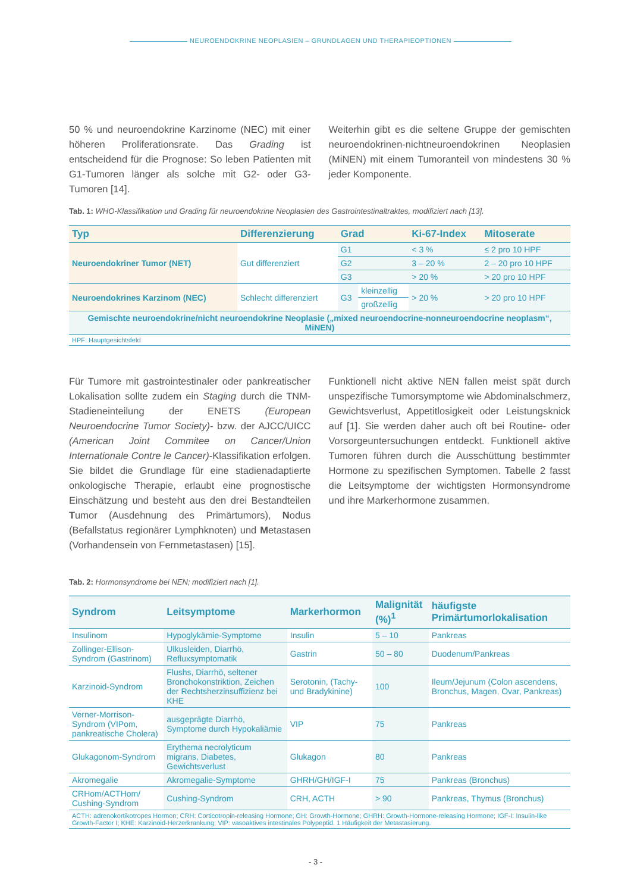NEUROENDOKRINE NEOPLASIEN – GRUNDLAGEN UND THERAPIEOPTIONEN
50 % und neuroendokrine Karzinome (NEC) mit einer höheren Proliferationsrate. Das Grading ist entscheidend für die Prognose: So leben Patienten mit G1-Tumoren länger als solche mit G2- oder G3-Tumoren [14].
Weiterhin gibt es die seltene Gruppe der gemischten neuroendokrinen-nichtneuroendokrinen Neoplasien (MiNEN) mit einem Tumoranteil von mindestens 30 % jeder Komponente.
Tab. 1: WHO-Klassifikation und Grading für neuroendokrine Neoplasien des Gastrointestinaltraktes, modifiziert nach [13].
| Typ | Differenzierung | Grad | | Ki-67-Index | Mitoserate |
| --- | --- | --- | --- | --- | --- |
| Neuroendokriner Tumor (NET) | Gut differenziert | G1 | | < 3 % | ≤ 2 pro 10 HPF |
| | | G2 | | 3 – 20 % | 2 – 20 pro 10 HPF |
| | | G3 | | > 20 % | > 20 pro 10 HPF |
| Neuroendokrines Karzinom (NEC) | Schlecht differenziert | G3 | kleinzellig | > 20 % | > 20 pro 10 HPF |
| | | | großzellig | | |
| Gemischte neuroendokrine/nicht neuroendokrine Neoplasie („mixed neuroendocrine-nonneuroendocrine neoplasm“, MiNEN) | | | | | |
| HPF: Hauptgesichtsfeld | | | | | |
Für Tumore mit gastrointestinaler oder pankreatischer Lokalisation sollte zudem ein Staging durch die TNM-Stadieneinteilung der ENETS (European Neuroendocrine Tumor Society)- bzw. der AJCC/UICC (American Joint Commitee on Cancer/Union Internationale Contre le Cancer)-Klassifikation erfolgen. Sie bildet die Grundlage für eine stadienadaptierte onkologische Therapie, erlaubt eine prognostische Einschätzung und besteht aus den drei Bestandteilen Tumor (Ausdehnung des Primärtumors), Nodus (Befallstatus regionärer Lymphknoten) und Metastasen (Vorhandensein von Fernmetastasen) [15].
Funktionell nicht aktive NEN fallen meist spät durch unspezifische Tumorsymptome wie Abdominalschmerz, Gewichtsverlust, Appetitlosigkeit oder Leistungsknick auf [1]. Sie werden daher auch oft bei Routine- oder Vorsorgeuntersuchungen entdeckt. Funktionell aktive Tumoren führen durch die Ausschüttung bestimmter Hormone zu spezifischen Symptomen. Tabelle 2 fasst die Leitsymptome der wichtigsten Hormonsyndrome und ihre Markerhormone zusammen.
Tab. 2: Hormonsyndrome bei NEN; modifiziert nach [1].
| Syndrom | Leitsymptome | Markerhormon | Malignität (%)<sup>1</sup> | häufigste Primärtumorlokalisation |
| --- | --- | --- | --- | --- |
| Insulinom | Hypoglykämie-Symptome | Insulin | 5 – 10 | Pankreas |
| Zollinger-Ellison-Syndrom (Gastrinom) | Ulkusleiden, Diarrhö, Refluxsymptomatik | Gastrin | 50 – 80 | Duodenum/Pankreas |
| Karzinoid-Syndrom | Flushs, Diarrhö, seltener Bronchokonstriktion, Zeichen der Rechtsherzinsuffizienz bei KHE | Serotonin, (Tachy- und Bradykinine) | 100 | Ileum/Jejunum (Colon ascendens, Bronchus, Magen, Ovar, Pankreas) |
| Verner-Morrison-Syndrom (VIPom, pankreatische Cholera) | ausgeprägte Diarrhö, Symptome durch Hypokaliämie | VIP | 75 | Pankreas |
| Glukagonom-Syndrom | Erythema necrolyticum migrans, Diabetes, Gewichtsverlust | Glukagon | 80 | Pankreas |
| Akromegalie | Akromegalie-Symptome | GHRH/GH/IGF-I | 75 | Pankreas (Bronchus) |
| CRHom/ACTHom/ Cushing-Syndrom | Cushing-Syndrom | CRH, ACTH | > 90 | Pankreas, Thymus (Bronchus) |
| ACTH: adrenokortikotropes Hormon; CRH: Corticotropin-releasing Hormone; GH: Growth-Hormone; GHRH: Growth-Hormone-releasing Hormone; IGF-I: Insulin-like Growth-Factor I; KHE: Karzinoid-Herzerkrankung; VIP: vasoaktives intestinales Polypeptid. 1 Häufigkeit der Metastasierung. | | | | |
- 3 -